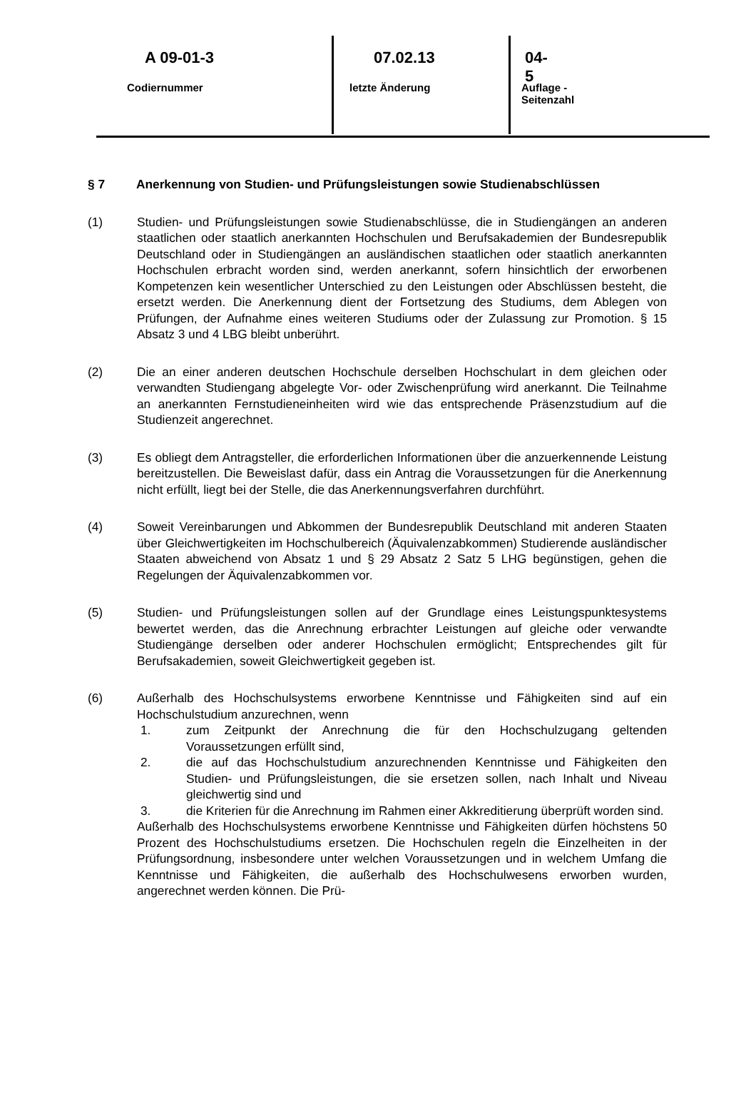A 09-01-3
Codiernummer
07.02.13
letzte Änderung
04- 5
Auflage - Seitenzahl
§ 7 Anerkennung von Studien- und Prüfungsleistungen sowie Studienab­schlüssen
(1) Studien- und Prüfungsleistungen sowie Studienabschlüsse, die in Studiengängen an anderen staatlichen oder staatlich anerkannten Hochschulen und Berufsaka­demien der Bundesrepublik Deutschland oder in Studiengängen an ausländi­schen staatlichen oder staatlich anerkannten Hochschulen erbracht worden sind, werden anerkannt, sofern hinsichtlich der erworbenen Kompetenzen kein wesent­licher Unterschied zu den Leistungen oder Abschlüssen besteht, die ersetzt wer­den. Die Anerkennung dient der Fortsetzung des Studiums, dem Ablegen von Prüfungen, der Aufnahme eines weiteren Studiums oder der Zulassung zur Pro­motion. § 15 Absatz 3 und 4 LBG bleibt unberührt.
(2) Die an einer anderen deutschen Hochschule derselben Hochschulart in dem glei­chen oder verwandten Studiengang abgelegte Vor- oder Zwischenprüfung wird anerkannt. Die Teilnahme an anerkannten Fernstudieneinheiten wird wie das entsprechende Präsenzstudium auf die Studienzeit angerechnet.
(3) Es obliegt dem Antragsteller, die erforderlichen Informationen über die anzuer­kennende Leistung bereitzustellen. Die Beweislast dafür, dass ein Antrag die Vo­raussetzungen für die Anerkennung nicht erfüllt, liegt bei der Stelle, die das Aner­kennungsverfahren durchführt.
(4) Soweit Vereinbarungen und Abkommen der Bundesrepublik Deutschland mit an­deren Staaten über Gleichwertigkeiten im Hochschulbereich (Äquivalenzabkom­men) Studierende ausländischer Staaten abweichend von Absatz 1 und § 29 Ab­satz 2 Satz 5 LHG begünstigen, gehen die Regelungen der Äquivalenzabkom­men vor.
(5) Studien- und Prüfungsleistungen sollen auf der Grundlage eines Leistungspunk­tesystems bewertet werden, das die Anrechnung erbrachter Leistungen auf glei­che oder verwandte Studiengänge derselben oder anderer Hochschulen ermög­licht; Entsprechendes gilt für Berufsakademien, soweit Gleichwertigkeit gegeben ist.
(6) Außerhalb des Hochschulsystems erworbene Kenntnisse und Fähigkeiten sind auf ein Hochschulstudium anzurechnen, wenn
1. zum Zeitpunkt der Anrechnung die für den Hochschulzugang geltenden Voraussetzungen erfüllt sind,
2. die auf das Hochschulstudium anzurechnenden Kenntnisse und Fähigkei­ten den Studien- und Prüfungsleistungen, die sie ersetzen sollen, nach In­halt und Niveau gleichwertig sind und
3. die Kriterien für die Anrechnung im Rahmen einer Akkreditierung überprüft worden sind.
Außerhalb des Hochschulsystems erworbene Kenntnisse und Fähigkeiten dürfen höchstens 50 Prozent des Hochschulstudiums ersetzen. Die Hochschulen regeln die Einzelheiten in der Prüfungsordnung, insbesondere unter welchen Vorausset­zungen und in welchem Umfang die Kenntnisse und Fähigkeiten, die außerhalb des Hochschulwesens erworben wurden, angerechnet werden können. Die Prü-